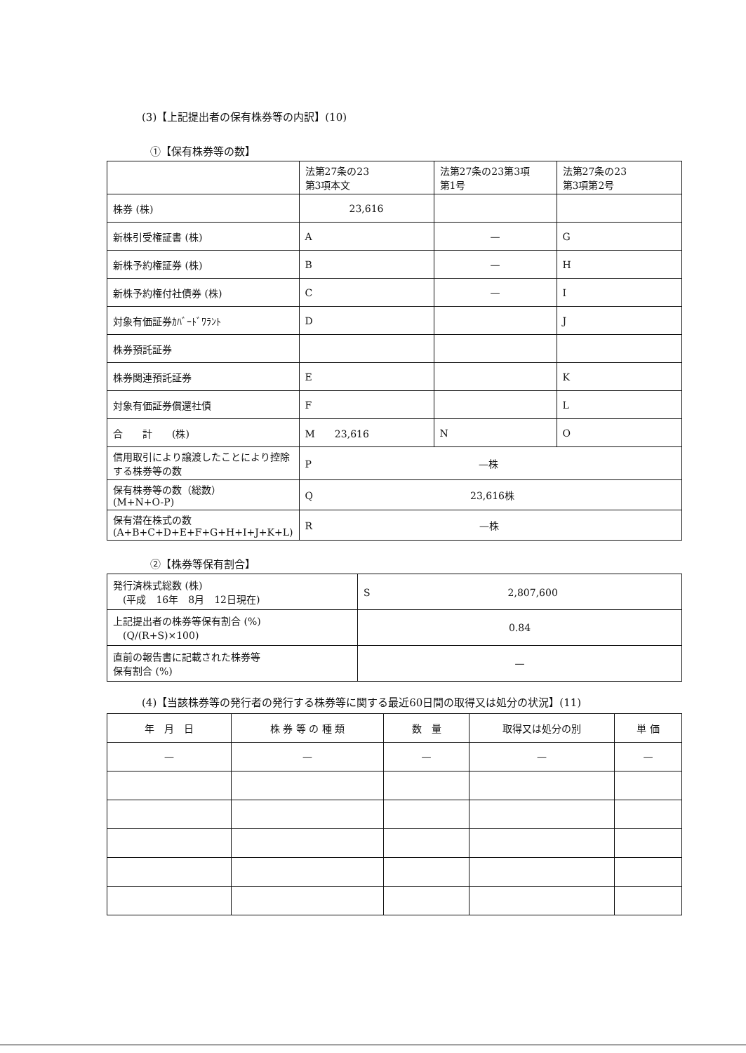(3)【上記提出者の保有株券等の内訳】(10)
①【保有株券等の数】
| | 法第27条の23 第3項本文 | 法第27条の23第3項 第1号 | 法第27条の23 第3項第2号 |
| 株券 (株) | 23,616 | | |
| 新株引受権証書 (株) | A | — | G |
| 新株予約権証券 (株) | B | — | H |
| 新株予約権付社債券 (株) | C | — | I |
| 対象有価証券ｶﾊﾞｰﾄﾞﾜﾗﾝﾄ | D | | J |
| 株券預託証券 | | | |
| 株券関連預託証券 | E | | K |
| 対象有価証券償還社債 | F | | L |
| 合 計 (株) | M 23,616 | N | O |
| 信用取引により譲渡したことにより控除する株券等の数 | P —株 | | |
| 保有株券等の数（総数） (M+N+O-P) | Q 23,616株 | | |
| 保有潜在株式の数 (A+B+C+D+E+F+G+H+I+J+K+L) | R —株 | | |
②【株券等保有割合】
| 発行済株式総数 (株) (平成 16年 8月 12日現在) | S 2,807,600 |
| 上記提出者の株券等保有割合 (%) (Q/(R+S)×100) | 0.84 |
| 直前の報告書に記載された株券等 保有割合 (%) | — |
(4)【当該株券等の発行者の発行する株券等に関する最近60日間の取得又は処分の状況】(11)
| 年 月 日 | 株 券 等 の 種 類 | 数 量 | 取得又は処分の別 | 単 価 |
| --- | --- | --- | --- | --- |
| — | — | — | — | — |